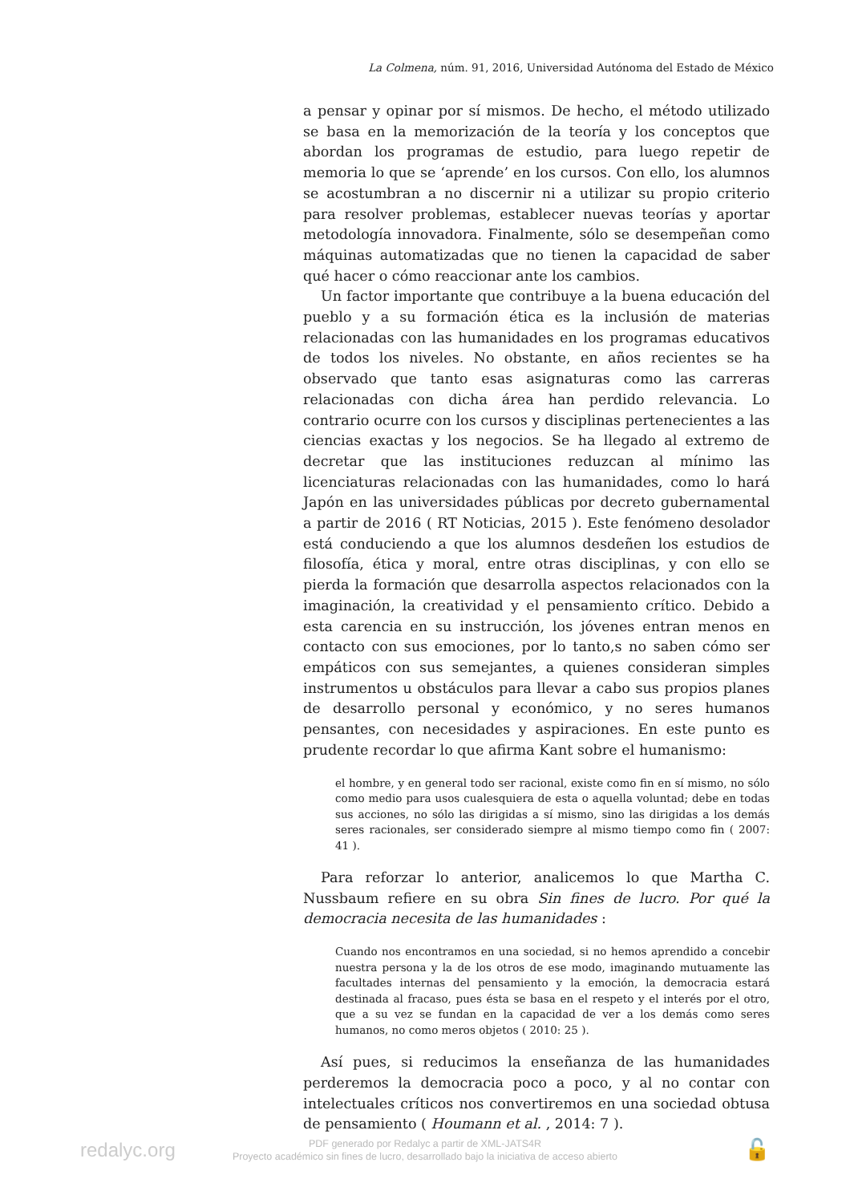La Colmena, núm. 91, 2016, Universidad Autónoma del Estado de México
a pensar y opinar por sí mismos. De hecho, el método utilizado se basa en la memorización de la teoría y los conceptos que abordan los programas de estudio, para luego repetir de memoria lo que se ‘aprende’ en los cursos. Con ello, los alumnos se acostumbran a no discernir ni a utilizar su propio criterio para resolver problemas, establecer nuevas teorías y aportar metodología innovadora. Finalmente, sólo se desempeñan como máquinas automatizadas que no tienen la capacidad de saber qué hacer o cómo reaccionar ante los cambios.
Un factor importante que contribuye a la buena educación del pueblo y a su formación ética es la inclusión de materias relacionadas con las humanidades en los programas educativos de todos los niveles. No obstante, en años recientes se ha observado que tanto esas asignaturas como las carreras relacionadas con dicha área han perdido relevancia. Lo contrario ocurre con los cursos y disciplinas pertenecientes a las ciencias exactas y los negocios. Se ha llegado al extremo de decretar que las instituciones reduzcan al mínimo las licenciaturas relacionadas con las humanidades, como lo hará Japón en las universidades públicas por decreto gubernamental a partir de 2016 ( RT Noticias, 2015 ). Este fenómeno desolador está conduciendo a que los alumnos desdeñen los estudios de filosofía, ética y moral, entre otras disciplinas, y con ello se pierda la formación que desarrolla aspectos relacionados con la imaginación, la creatividad y el pensamiento crítico. Debido a esta carencia en su instrucción, los jóvenes entran menos en contacto con sus emociones, por lo tanto,s no saben cómo ser empáticos con sus semejantes, a quienes consideran simples instrumentos u obstáculos para llevar a cabo sus propios planes de desarrollo personal y económico, y no seres humanos pensantes, con necesidades y aspiraciones. En este punto es prudente recordar lo que afirma Kant sobre el humanismo:
el hombre, y en general todo ser racional, existe como fin en sí mismo, no sólo como medio para usos cualesquiera de esta o aquella voluntad; debe en todas sus acciones, no sólo las dirigidas a sí mismo, sino las dirigidas a los demás seres racionales, ser considerado siempre al mismo tiempo como fin ( 2007: 41 ).
Para reforzar lo anterior, analicemos lo que Martha C. Nussbaum refiere en su obra Sin fines de lucro. Por qué la democracia necesita de las humanidades :
Cuando nos encontramos en una sociedad, si no hemos aprendido a concebir nuestra persona y la de los otros de ese modo, imaginando mutuamente las facultades internas del pensamiento y la emoción, la democracia estará destinada al fracaso, pues ésta se basa en el respeto y el interés por el otro, que a su vez se fundan en la capacidad de ver a los demás como seres humanos, no como meros objetos ( 2010: 25 ).
Así pues, si reducimos la enseñanza de las humanidades perderemos la democracia poco a poco, y al no contar con intelectuales críticos nos convertiremos en una sociedad obtusa de pensamiento ( Houmann et al. , 2014: 7 ).
redalyc.org
PDF generado por Redalyc a partir de XML-JATS4R
Proyecto académico sin fines de lucro, desarrollado bajo la iniciativa de acceso abierto
🔓